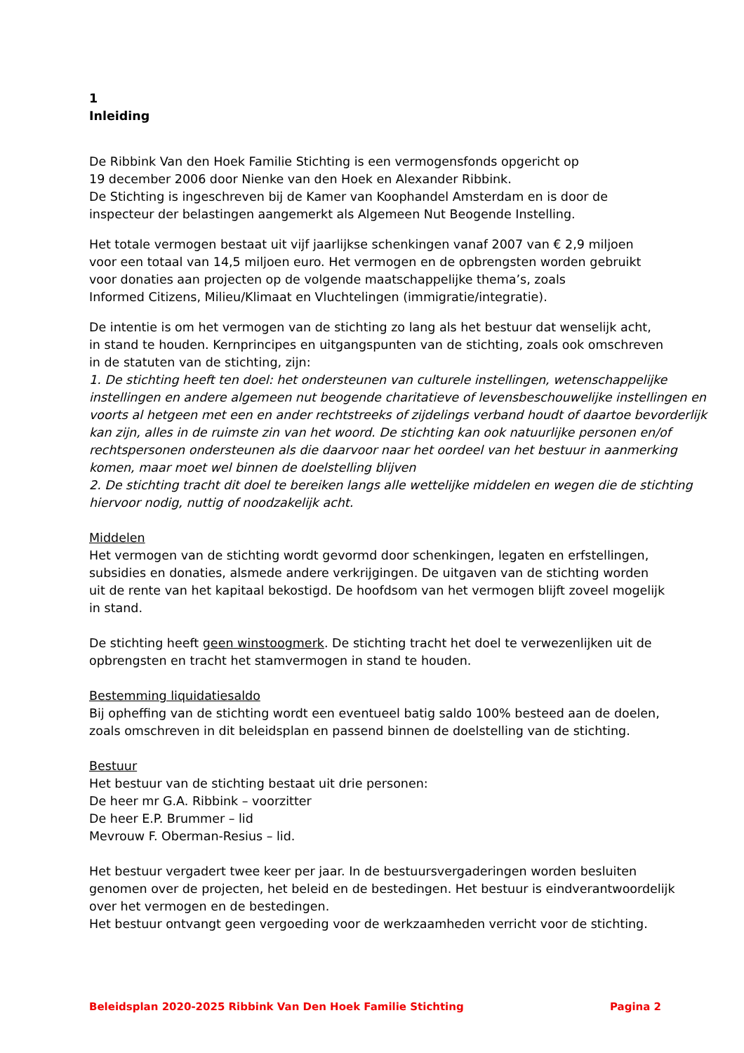1
Inleiding
De Ribbink Van den Hoek Familie Stichting is een vermogensfonds opgericht op
19 december 2006 door Nienke van den Hoek en Alexander Ribbink.
De Stichting is ingeschreven bij de Kamer van Koophandel Amsterdam en is door de
inspecteur der belastingen aangemerkt als Algemeen Nut Beogende Instelling.
Het totale vermogen bestaat uit vijf jaarlijkse schenkingen vanaf 2007 van € 2,9 miljoen
voor een totaal van 14,5 miljoen euro. Het vermogen en de opbrengsten worden gebruikt
voor donaties aan projecten op de volgende maatschappelijke thema’s, zoals
Informed Citizens, Milieu/Klimaat en Vluchtelingen (immigratie/integratie).
De intentie is om het vermogen van de stichting zo lang als het bestuur dat wenselijk acht,
in stand te houden. Kernprincipes en uitgangspunten van de stichting, zoals ook omschreven
in de statuten van de stichting, zijn:
1. De stichting heeft ten doel: het ondersteunen van culturele instellingen, wetenschappelijke instellingen en andere algemeen nut beogende charitatieve of levensbeschouwelijke instellingen en voorts al hetgeen met een en ander rechtstreeks of zijdelings verband houdt of daartoe bevorderlijk kan zijn, alles in de ruimste zin van het woord. De stichting kan ook natuurlijke personen en/of rechtspersonen ondersteunen als die daarvoor naar het oordeel van het bestuur in aanmerking komen, maar moet wel binnen de doelstelling blijven
2. De stichting tracht dit doel te bereiken langs alle wettelijke middelen en wegen die de stichting hiervoor nodig, nuttig of noodzakelijk acht.
Middelen
Het vermogen van de stichting wordt gevormd door schenkingen, legaten en erfstellingen,
subsidies en donaties, alsmede andere verkrijgingen. De uitgaven van de stichting worden
uit de rente van het kapitaal bekostigd. De hoofdsom van het vermogen blijft zoveel mogelijk
in stand.
De stichting heeft geen winstoogmerk. De stichting tracht het doel te verwezenlijken uit de
opbrengsten en tracht het stamvermogen in stand te houden.
Bestemming liquidatiesaldo
Bij opheffing van de stichting wordt een eventueel batig saldo 100% besteed aan de doelen,
zoals omschreven in dit beleidsplan en passend binnen de doelstelling van de stichting.
Bestuur
Het bestuur van de stichting bestaat uit drie personen:
De heer mr G.A. Ribbink – voorzitter
De heer E.P. Brummer – lid
Mevrouw F. Oberman-Resius – lid.
Het bestuur vergadert twee keer per jaar. In de bestuursvergaderingen worden besluiten
genomen over de projecten, het beleid en de bestedingen. Het bestuur is eindverantwoordelijk
over het vermogen en de bestedingen.
Het bestuur ontvangt geen vergoeding voor de werkzaamheden verricht voor de stichting.
Beleidsplan 2020-2025 Ribbink Van Den Hoek Familie Stichting Pagina 2